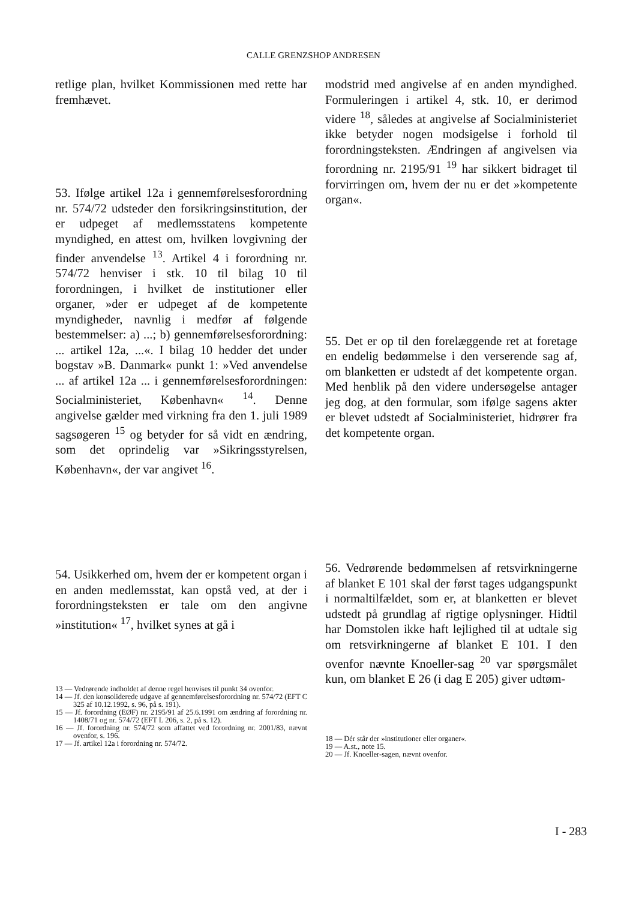CALLE GRENZSHOP ANDRESEN
retlige plan, hvilket Kommissionen med rette har fremhævet.
53. Ifølge artikel 12a i gennemførelsesforordning nr. 574/72 udsteder den forsikringsinstitution, der er udpeget af medlemsstatens kompetente myndighed, en attest om, hvilken lovgivning der finder anvendelse <sup>13</sup>. Artikel 4 i forordning nr. 574/72 henviser i stk. 10 til bilag 10 til forordningen, i hvilket de institutioner eller organer, »der er udpeget af de kompetente myndigheder, navnlig i medfør af følgende bestemmelser: a) ...; b) gennemførelsesforordning: ... artikel 12a, ...«. I bilag 10 hedder det under bogstav »B. Danmark« punkt 1: »Ved anvendelse ... af artikel 12a ... i gennemførelsesforordningen: Socialministeriet, København« <sup>14</sup>. Denne angivelse gælder med virkning fra den 1. juli 1989 sagsøgeren <sup>15</sup> og betyder for så vidt en ændring, som det oprindelig var »Sikringsstyrelsen, København«, der var angivet <sup>16</sup>.
54. Usikkerhed om, hvem der er kompetent organ i en anden medlemsstat, kan opstå ved, at der i forordningsteksten er tale om den angivne »institution« <sup>17</sup>, hvilket synes at gå i
13 — Vedrørende indholdet af denne regel henvises til punkt 34 ovenfor.
14 — Jf. den konsoliderede udgave af gennemførelsesforordning nr. 574/72 (EFT C 325 af 10.12.1992, s. 96, på s. 191).
15 — Jf. forordning (EØF) nr. 2195/91 af 25.6.1991 om ændring af forordning nr. 1408/71 og nr. 574/72 (EFT L 206, s. 2, på s. 12).
16 — Jf. forordning nr. 574/72 som affattet ved forordning nr. 2001/83, nævnt ovenfor, s. 196.
17 — Jf. artikel 12a i forordning nr. 574/72.
modstrid med angivelse af en anden myndighed. Formuleringen i artikel 4, stk. 10, er derimod videre <sup>18</sup>, således at angivelse af Socialministeriet ikke betyder nogen modsigelse i forhold til forordningsteksten. Ændringen af angivelsen via forordning nr. 2195/91 <sup>19</sup> har sikkert bidraget til forvirringen om, hvem der nu er det »kompetente organ«.
55. Det er op til den forelæggende ret at foretage en endelig bedømmelse i den verserende sag af, om blanketten er udstedt af det kompetente organ. Med henblik på den videre undersøgelse antager jeg dog, at den formular, som ifølge sagens akter er blevet udstedt af Socialministeriet, hidrører fra det kompetente organ.
56. Vedrørende bedømmelsen af retsvirkningerne af blanket E 101 skal der først tages udgangspunkt i normaltilfældet, som er, at blanketten er blevet udstedt på grundlag af rigtige oplysninger. Hidtil har Domstolen ikke haft lejlighed til at udtale sig om retsvirkningerne af blanket E 101. I den ovenfor nævnte Knoeller-sag <sup>20</sup> var spørgsmålet kun, om blanket E 26 (i dag E 205) giver udtøm-
18 — Dér står der »institutioner eller organer«.
19 — A.st., note 15.
20 — Jf. Knoeller-sagen, nævnt ovenfor.
I - 283